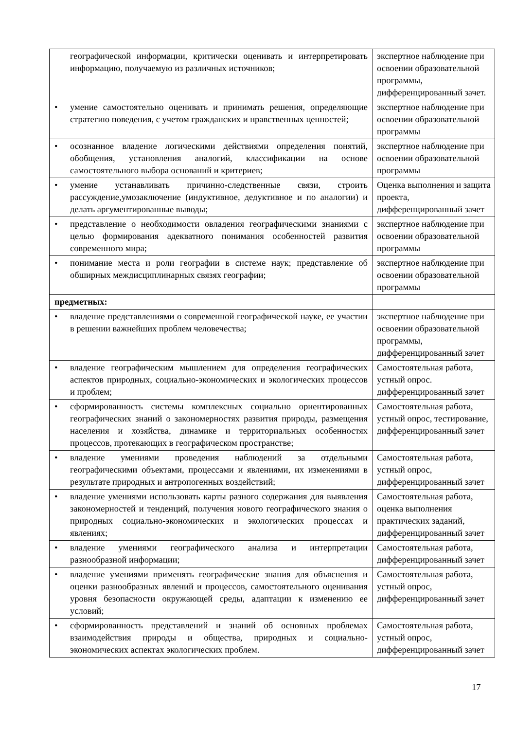| географической информации, критически оценивать и интерпретировать информацию, получаемую из различных источников; | экспертное наблюдение при освоении образовательной программы, дифференцированный зачет. |
| • умение самостоятельно оценивать и принимать решения, определяющие стратегию поведения, с учетом гражданских и нравственных ценностей; | экспертное наблюдение при освоении образовательной программы |
| • осознанное владение логическими действиями определения понятий, обобщения, установления аналогий, классификации на основе самостоятельного выбора оснований и критериев; | экспертное наблюдение при освоении образовательной программы |
| • умение устанавливать причинно-следственные связи, строить рассуждение,умозаключение (индуктивное, дедуктивное и по аналогии) и делать аргументированные выводы; | Оценка выполнения и защита проекта, дифференцированный зачет |
| • представление о необходимости овладения географическими знаниями с целью формирования адекватного понимания особенностей развития современного мира; | экспертное наблюдение при освоении образовательной программы |
| • понимание места и роли географии в системе наук; представление об обширных междисциплинарных связях географии; | экспертное наблюдение при освоении образовательной программы |
| предметных: | |
| • владение представлениями о современной географической науке, ее участии в решении важнейших проблем человечества; | экспертное наблюдение при освоении образовательной программы, дифференцированный зачет |
| • владение географическим мышлением для определения географических аспектов природных, социально-экономических и экологических процессов и проблем; | Самостоятельная работа, устный опрос. дифференцированный зачет |
| • сформированность системы комплексных социально ориентированных географических знаний о закономерностях развития природы, размещения населения и хозяйства, динамике и территориальных особенностях процессов, протекающих в географическом пространстве; | Самостоятельная работа, устный опрос, тестирование, дифференцированный зачет |
| • владение умениями проведения наблюдений за отдельными географическими объектами, процессами и явлениями, их изменениями в результате природных и антропогенных воздействий; | Самостоятельная работа, устный опрос, дифференцированный зачет |
| • владение умениями использовать карты разного содержания для выявления закономерностей и тенденций, получения нового географического знания о природных социально-экономических и экологических процессах и явлениях; | Самостоятельная работа, оценка выполнения практических заданий, дифференцированный зачет |
| • владение умениями географического анализа и интерпретации разнообразной информации; | Самостоятельная работа, дифференцированный зачет |
| • владение умениями применять географические знания для объяснения и оценки разнообразных явлений и процессов, самостоятельного оценивания уровня безопасности окружающей среды, адаптации к изменению ее условий; | Самостоятельная работа, устный опрос, дифференцированный зачет |
| • сформированность представлений и знаний об основных проблемах взаимодействия природы и общества, природных и социально-экономических аспектах экологических проблем. | Самостоятельная работа, устный опрос, дифференцированный зачет |
17